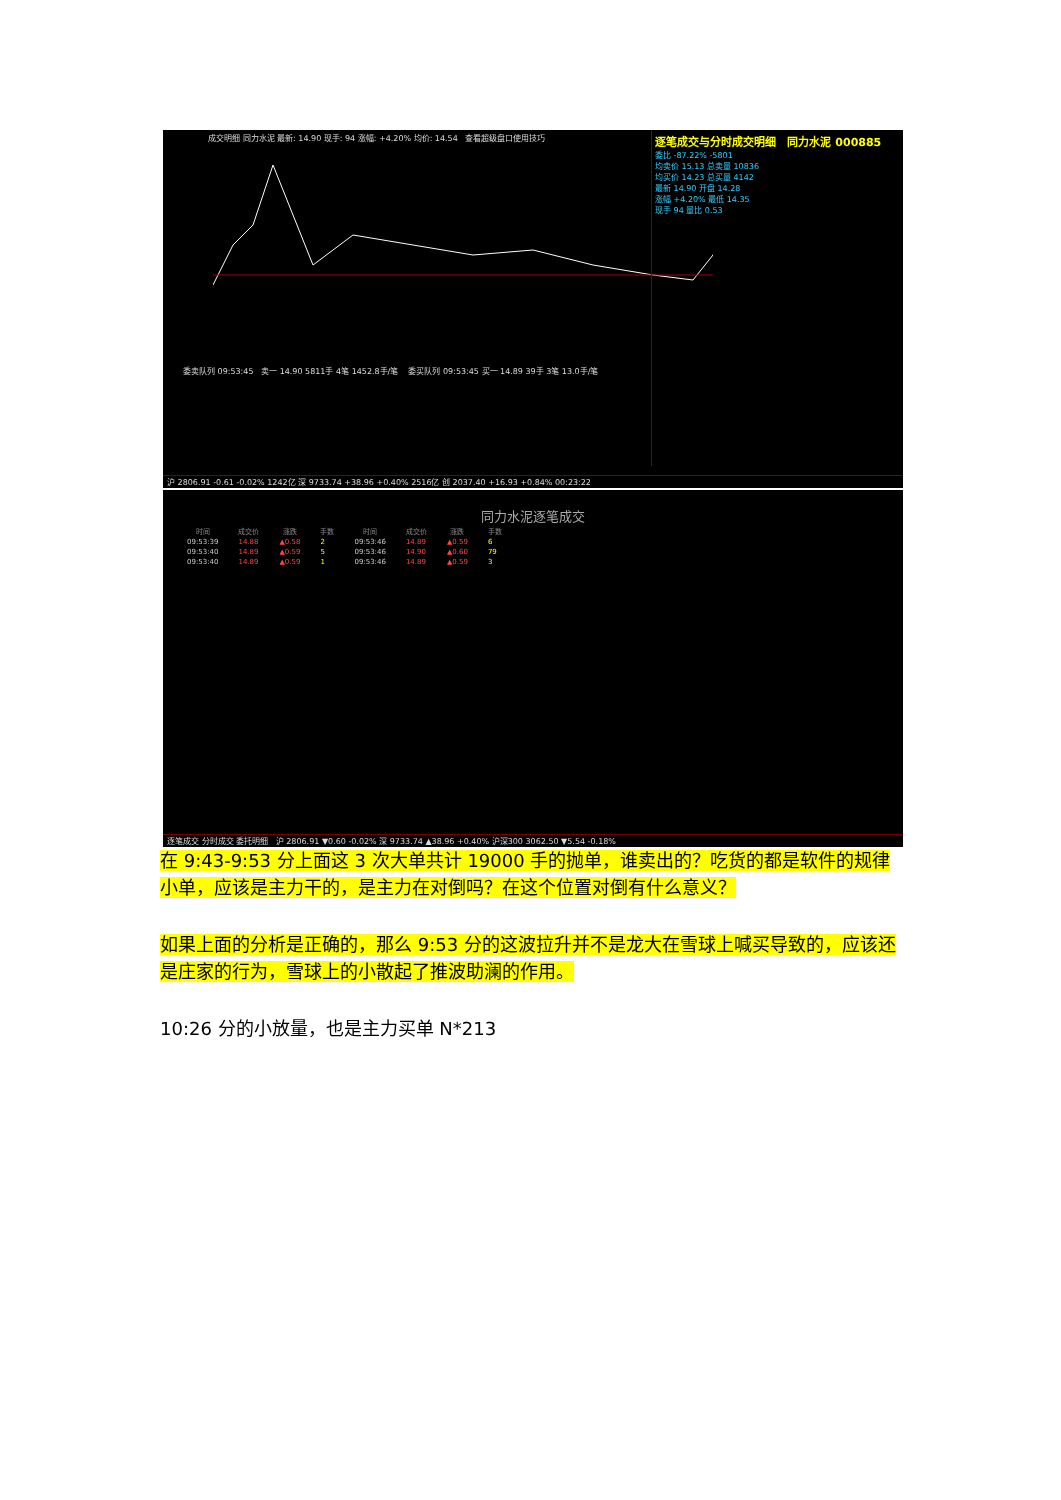成交明细 同力水泥 最新: 14.90 现手: 94 涨幅: +4.20% 均价: 14.54 查看超级盘口使用技巧
逐笔成交与分时成交明细 同力水泥 000885
委比 -87.22% -5801
均卖价 15.13 总卖量 10836
均买价 14.23 总买量 4142
最新 14.90 开盘 14.28
涨幅 +4.20% 最低 14.35
现手 94 量比 0.53
委卖队列 09:53:45 卖一 14.90 5811手 4笔 1452.8手/笔 委买队列 09:53:45 买一 14.89 39手 3笔 13.0手/笔
沪 2806.91 -0.61 -0.02% 1242亿 深 9733.74 +38.96 +0.40% 2516亿 创 2037.40 +16.93 +0.84% 00:23:22
同力水泥逐笔成交
| 时间 | 成交价 | 涨跌 | 手数 | 时间 | 成交价 | 涨跌 | 手数 |
| --- | --- | --- | --- | --- | --- | --- | --- |
| 09:53:39 | 14.88 | ▲0.58 | 2 | 09:53:46 | 14.89 | ▲0.59 | 6 |
| 09:53:40 | 14.89 | ▲0.59 | 5 | 09:53:46 | 14.90 | ▲0.60 | 79 |
| 09:53:40 | 14.89 | ▲0.59 | 1 | 09:53:46 | 14.89 | ▲0.59 | 3 |
逐笔成交 分时成交 委托明细 沪 2806.91 ▼0.60 -0.02% 深 9733.74 ▲38.96 +0.40% 沪深300 3062.50 ▼5.54 -0.18%
在 9:43-9:53 分上面这 3 次大单共计 19000 手的抛单，谁卖出的？吃货的都是软件的规律小单，应该是主力干的，是主力在对倒吗？在这个位置对倒有什么意义？
如果上面的分析是正确的，那么 9:53 分的这波拉升并不是龙大在雪球上喊买导致的，应该还是庄家的行为，雪球上的小散起了推波助澜的作用。
10:26 分的小放量，也是主力买单 N*213